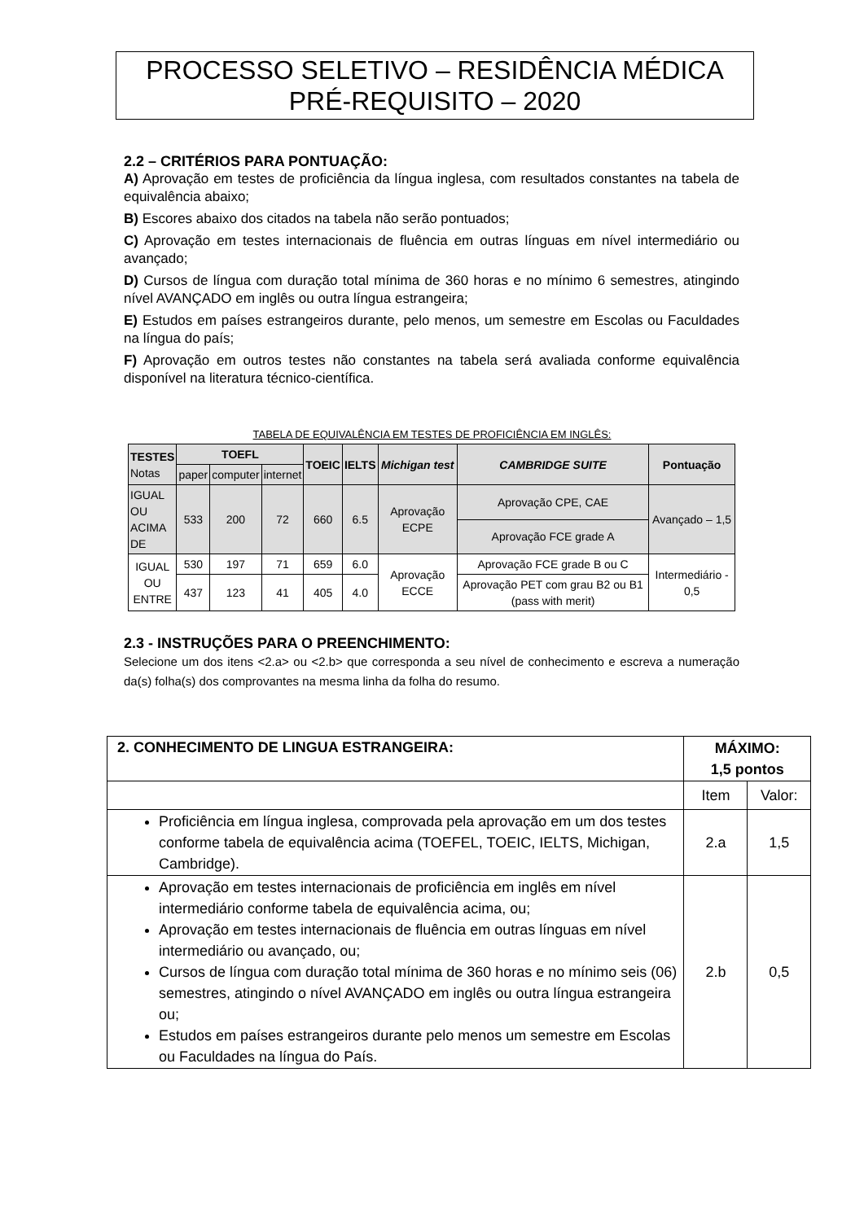PROCESSO SELETIVO – RESIDÊNCIA MÉDICA
PRÉ-REQUISITO – 2020
2.2 – CRITÉRIOS PARA PONTUAÇÃO:
A) Aprovação em testes de proficiência da língua inglesa, com resultados constantes na tabela de equivalência abaixo;
B) Escores abaixo dos citados na tabela não serão pontuados;
C) Aprovação em testes internacionais de fluência em outras línguas em nível intermediário ou avançado;
D) Cursos de língua com duração total mínima de 360 horas e no mínimo 6 semestres, atingindo nível AVANÇADO em inglês ou outra língua estrangeira;
E) Estudos em países estrangeiros durante, pelo menos, um semestre em Escolas ou Faculdades na língua do país;
F) Aprovação em outros testes não constantes na tabela será avaliada conforme equivalência disponível na literatura técnico-científica.
TABELA DE EQUIVALÊNCIA EM TESTES DE PROFICIÊNCIA EM INGLÊS:
| TESTES Notas | TOEFL | | | TOEIC | IELTS | Michigan test | CAMBRIDGE SUITE | Pontuação |
| --- | --- | --- | --- | --- | --- | --- | --- | --- |
| | paper | computer | internet | | | | | |
| IGUAL OU ACIMA DE | 533 | 200 | 72 | 660 | 6.5 | Aprovação ECPE | Aprovação CPE, CAE | Avançado – 1,5 |
| | | | | | | | Aprovação FCE grade A | |
| IGUAL OU ENTRE | 530 | 197 | 71 | 659 | 6.0 | Aprovação ECCE | Aprovação FCE grade B ou C | Intermediário - 0,5 |
| | 437 | 123 | 41 | 405 | 4.0 | | Aprovação PET com grau B2 ou B1 (pass with merit) | |
2.3 - INSTRUÇÕES PARA O PREENCHIMENTO:
Selecione um dos itens <2.a> ou <2.b> que corresponda a seu nível de conhecimento e escreva a numeração da(s) folha(s) dos comprovantes na mesma linha da folha do resumo.
| 2. CONHECIMENTO DE LINGUA ESTRANGEIRA: | MÁXIMO: 1,5 pontos | |
| | Item | Valor: |
| Proficiência em língua inglesa, comprovada pela aprovação em um dos testes conforme tabela de equivalência acima (TOEFEL, TOEIC, IELTS, Michigan, Cambridge). | 2.a | 1,5 |
| Aprovação em testes internacionais de proficiência em inglês em nível intermediário conforme tabela de equivalência acima, ou; Aprovação em testes internacionais de fluência em outras línguas em nível intermediário ou avançado, ou; Cursos de língua com duração total mínima de 360 horas e no mínimo seis (06) semestres, atingindo o nível AVANÇADO em inglês ou outra língua estrangeira ou; Estudos em países estrangeiros durante pelo menos um semestre em Escolas ou Faculdades na língua do País. | 2.b | 0,5 |